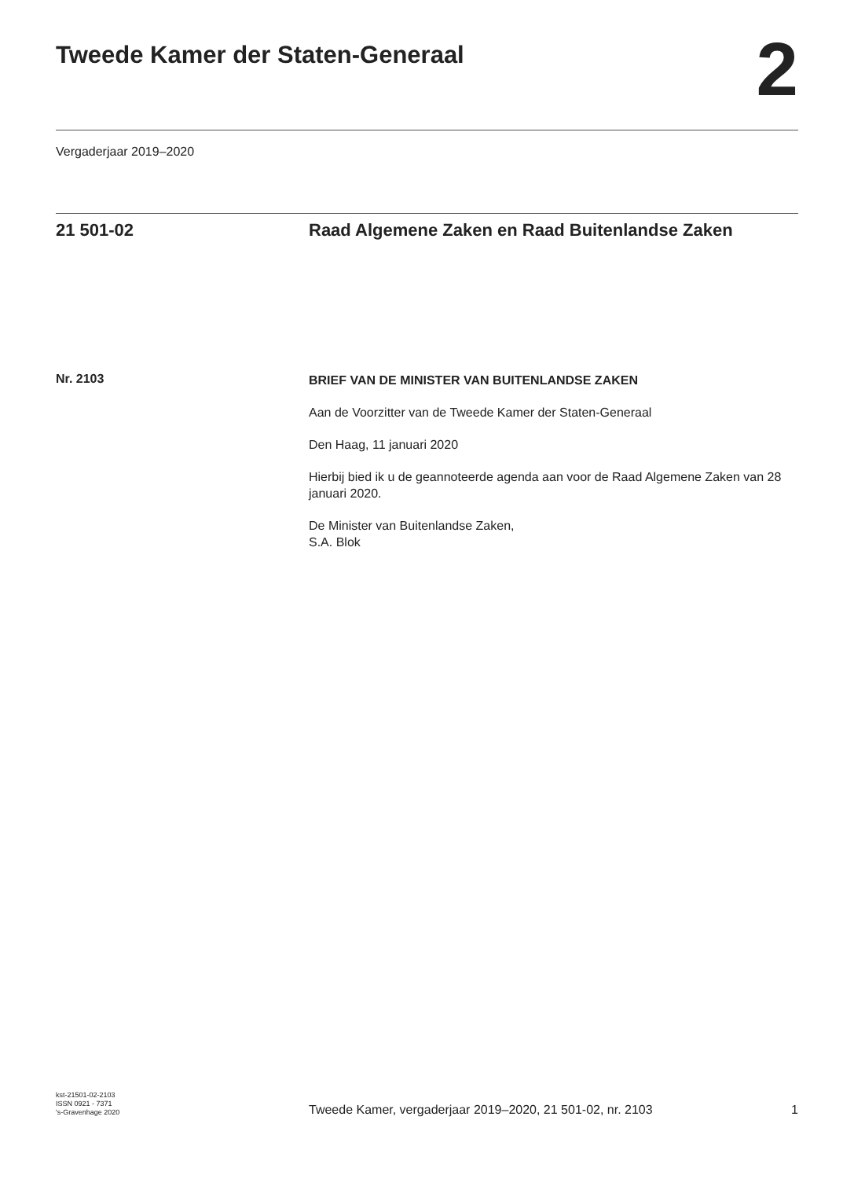Tweede Kamer der Staten-Generaal
2
Vergaderjaar 2019–2020
21 501-02 Raad Algemene Zaken en Raad Buitenlandse Zaken
Nr. 2103
BRIEF VAN DE MINISTER VAN BUITENLANDSE ZAKEN
Aan de Voorzitter van de Tweede Kamer der Staten-Generaal
Den Haag, 11 januari 2020
Hierbij bied ik u de geannoteerde agenda aan voor de Raad Algemene Zaken van 28 januari 2020.
De Minister van Buitenlandse Zaken,
S.A. Blok
kst-21501-02-2103
ISSN 0921 - 7371
's-Gravenhage 2020
Tweede Kamer, vergaderjaar 2019–2020, 21 501-02, nr. 2103
1